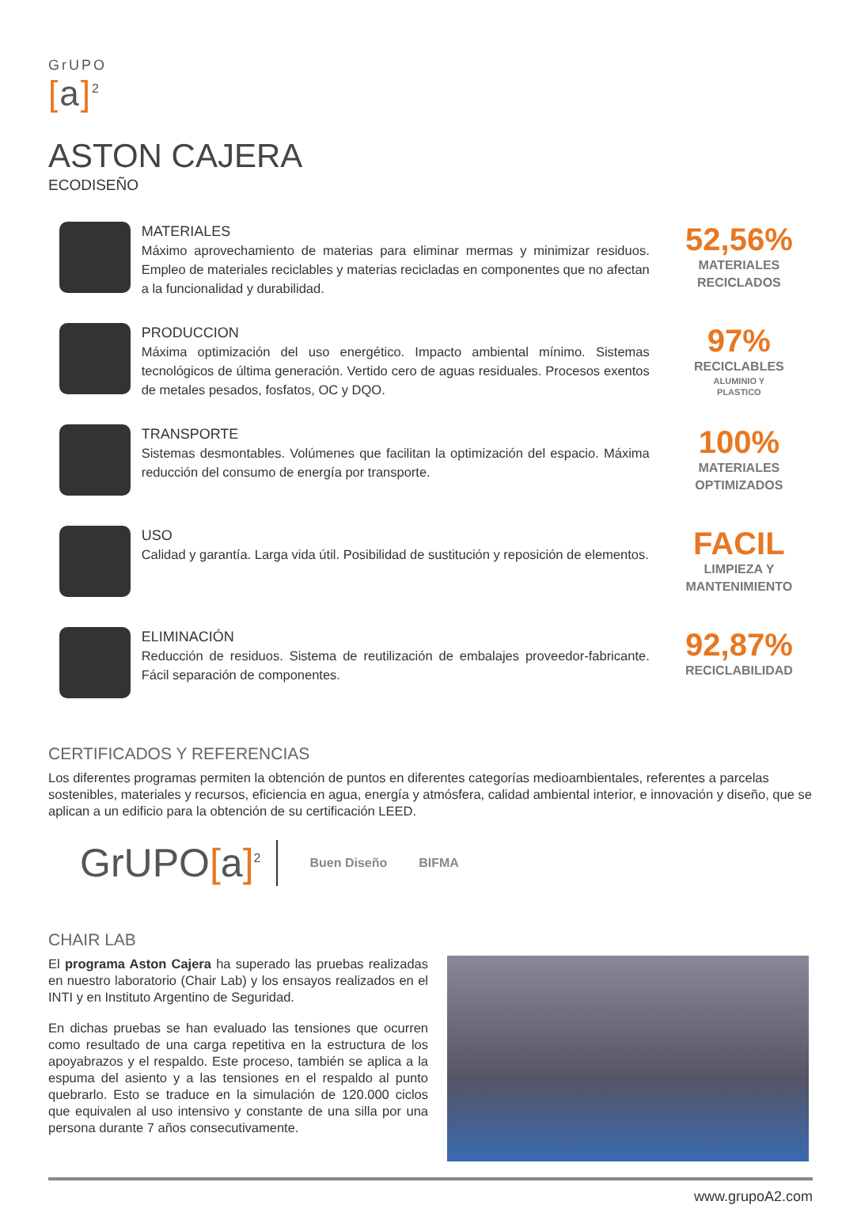GrUPO
[a]<sup>2</sup>
ASTON CAJERA
ECODISEÑO
MATERIALES
Máximo aprovechamiento de materias para eliminar mermas y minimizar residuos. Empleo de materiales reciclables y materias recicladas en componentes que no afectan a la funcionalidad y durabilidad.
52,56%
MATERIALES
RECICLADOS
PRODUCCION
Máxima optimización del uso energético. Impacto ambiental mínimo. Sistemas tecnológicos de última generación. Vertido cero de aguas residuales. Procesos exentos de metales pesados, fosfatos, OC y DQO.
97%
RECICLABLES
ALUMINIO Y
PLASTICO
TRANSPORTE
Sistemas desmontables. Volúmenes que facilitan la optimización del espacio. Máxima reducción del consumo de energía por transporte.
100%
MATERIALES
OPTIMIZADOS
USO
Calidad y garantía. Larga vida útil. Posibilidad de sustitución y reposición de elementos.
FACIL
LIMPIEZA Y
MANTENIMIENTO
ELIMINACIÓN
Reducción de residuos. Sistema de reutilización de embalajes proveedor-fabricante. Fácil separación de componentes.
92,87%
RECICLABILIDAD
CERTIFICADOS Y REFERENCIAS
Los diferentes programas permiten la obtención de puntos en diferentes categorías medioambientales, referentes a parcelas sostenibles, materiales y recursos, eficiencia en agua, energía y atmósfera, calidad ambiental interior, e innovación y diseño, que se aplican a un edificio para la obtención de su certificación LEED.
GrUPO[a]<sup>2</sup> Buen Diseño BIFMA
CHAIR LAB
El programa Aston Cajera ha superado las pruebas realizadas en nuestro laboratorio (Chair Lab) y los ensayos realizados en el INTI y en Instituto Argentino de Seguridad.
En dichas pruebas se han evaluado las tensiones que ocurren como resultado de una carga repetitiva en la estructura de los apoyabrazos y el respaldo. Este proceso, también se aplica a la espuma del asiento y a las tensiones en el respaldo al punto quebrarlo. Esto se traduce en la simulación de 120.000 ciclos que equivalen al uso intensivo y constante de una silla por una persona durante 7 años consecutivamente.
www.grupoA2.com